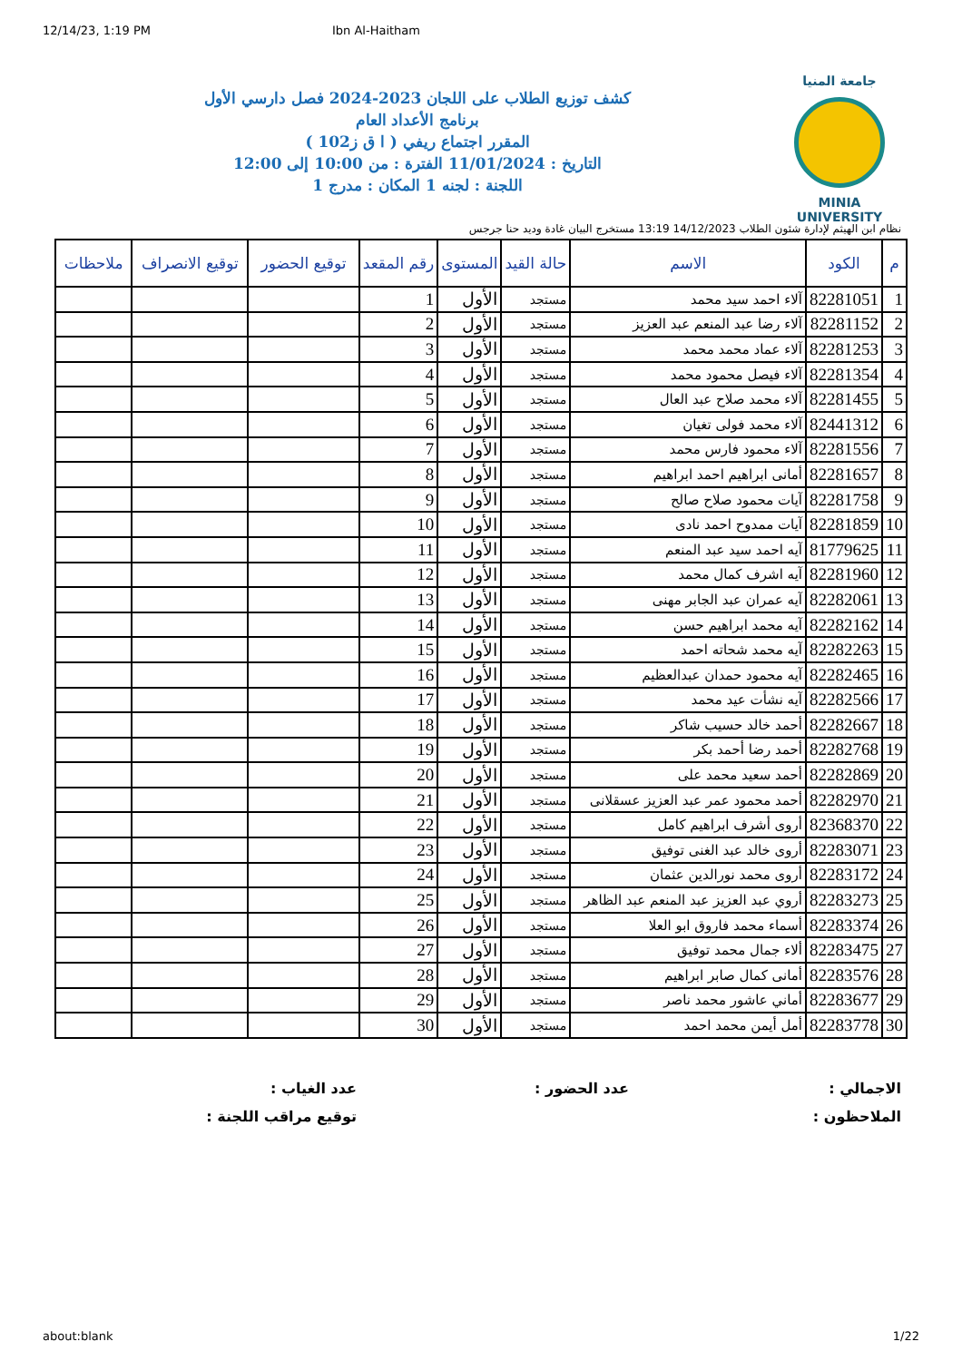12/14/23, 1:19 PM Ibn Al-Haitham
جامعة المنيا
MINIA UNIVERSITY
كشف توزيع الطلاب على اللجان 2023-2024 فصل دارسي الأول
برنامج الأعداد العام
المقرر اجتماع ريفي ( ا ق ز102 )
التاريخ : 11/01/2024 الفترة : من 10:00 إلى 12:00
اللجنة : لجنه 1 المكان : مدرج 1
نظام ابن الهيثم لإدارة شئون الطلاب 14/12/2023 13:19 مستخرج البيان غادة وديد حنا جرجس
| م | الكود | الاسم | حالة القيد | المستوى | رقم المقعد | توقيع الحضور | توقيع الانصراف | ملاحظات |
| --- | --- | --- | --- | --- | --- | --- | --- | --- |
| 1 | 82281051 | آلاء احمد سيد محمد | مستجد | الأول | 1 | | | |
| 2 | 82281152 | آلاء رضا عبد المنعم عبد العزيز | مستجد | الأول | 2 | | | |
| 3 | 82281253 | آلاء عماد محمد محمد | مستجد | الأول | 3 | | | |
| 4 | 82281354 | آلاء فيصل محمود محمد | مستجد | الأول | 4 | | | |
| 5 | 82281455 | آلاء محمد صلاح عبد العال | مستجد | الأول | 5 | | | |
| 6 | 82441312 | آلاء محمد فولى تغيان | مستجد | الأول | 6 | | | |
| 7 | 82281556 | آلاء محمود فارس محمد | مستجد | الأول | 7 | | | |
| 8 | 82281657 | أمانى ابراهيم احمد ابراهيم | مستجد | الأول | 8 | | | |
| 9 | 82281758 | آيات محمود صلاح صالح | مستجد | الأول | 9 | | | |
| 10 | 82281859 | آيات ممدوح احمد نادى | مستجد | الأول | 10 | | | |
| 11 | 81779625 | آيه احمد سيد عبد المنعم | مستجد | الأول | 11 | | | |
| 12 | 82281960 | آيه اشرف كمال محمد | مستجد | الأول | 12 | | | |
| 13 | 82282061 | آيه عمران عبد الجابر مهنى | مستجد | الأول | 13 | | | |
| 14 | 82282162 | آيه محمد ابراهيم حسن | مستجد | الأول | 14 | | | |
| 15 | 82282263 | آيه محمد شحاته احمد | مستجد | الأول | 15 | | | |
| 16 | 82282465 | آيه محمود حمدان عبدالعظيم | مستجد | الأول | 16 | | | |
| 17 | 82282566 | آيه نشأت عيد محمد | مستجد | الأول | 17 | | | |
| 18 | 82282667 | أحمد خالد حسيب شاكر | مستجد | الأول | 18 | | | |
| 19 | 82282768 | أحمد رضا أحمد بكر | مستجد | الأول | 19 | | | |
| 20 | 82282869 | أحمد سعيد محمد على | مستجد | الأول | 20 | | | |
| 21 | 82282970 | أحمد محمود عمر عبد العزيز عسقلانى | مستجد | الأول | 21 | | | |
| 22 | 82368370 | أروى أشرف ابراهيم كامل | مستجد | الأول | 22 | | | |
| 23 | 82283071 | أروى خالد عبد الغنى توفيق | مستجد | الأول | 23 | | | |
| 24 | 82283172 | أروى محمد نورالدين عثمان | مستجد | الأول | 24 | | | |
| 25 | 82283273 | أروي عبد العزيز عبد المنعم عبد الظاهر | مستجد | الأول | 25 | | | |
| 26 | 82283374 | أسماء محمد فاروق ابو العلا | مستجد | الأول | 26 | | | |
| 27 | 82283475 | ألاء جمال محمد توفيق | مستجد | الأول | 27 | | | |
| 28 | 82283576 | أمانى كمال صابر ابراهيم | مستجد | الأول | 28 | | | |
| 29 | 82283677 | أماني عاشور محمد ناصر | مستجد | الأول | 29 | | | |
| 30 | 82283778 | أمل أيمن محمد احمد | مستجد | الأول | 30 | | | |
الاجمالي :
عدد الحضور :
عدد الغياب :
الملاحظون :
توقيع مراقب اللجنة :
about:blank 1/22